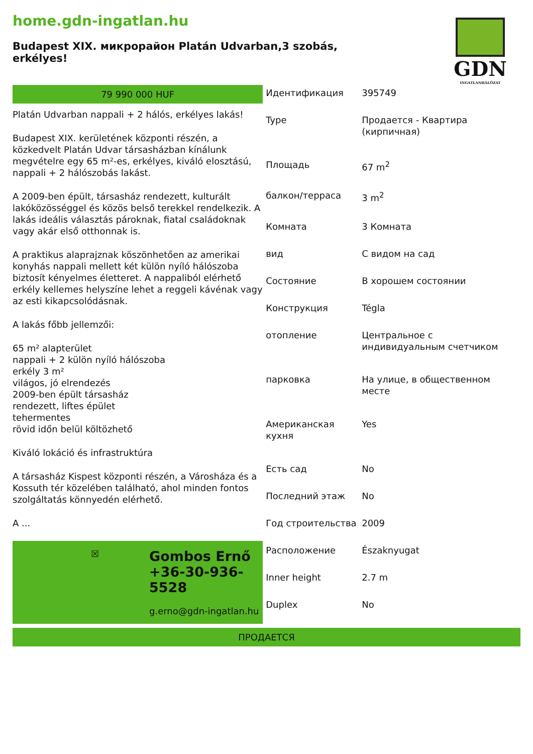home.gdn-ingatlan.hu
Budapest XIX. микрорайон Platán Udvarban,3 szobás, erkélyes!
GDN
INGATLANHÁLÓZAT
79 990 000 HUF
Platán Udvarban nappali + 2 hálós, erkélyes lakás!
Budapest XIX. kerületének központi részén, a közkedvelt Platán Udvar társasházban kínálunk megvételre egy 65 m²-es, erkélyes, kiváló elosztású, nappali + 2 hálószobás lakást.
A 2009-ben épült, társasház rendezett, kulturált lakóközösséggel és közös belső terekkel rendelkezik. A lakás ideális választás pároknak, fiatal családoknak vagy akár első otthonnak is.
A praktikus alaprajznak köszönhetően az amerikai konyhás nappali mellett két külön nyíló hálószoba biztosít kényelmes életteret. A nappaliból elérhető erkély kellemes helyszíne lehet a reggeli kávénak vagy az esti kikapcsolódásnak.
A lakás főbb jellemzői:
65 m² alapterület
nappali + 2 külön nyíló hálószoba
erkély 3 m²
világos, jó elrendezés
2009-ben épült társasház
rendezett, liftes épület
tehermentes
rövid időn belül költözhető
Kiváló lokáció és infrastruktúra
A társasház Kispest központi részén, a Városháza és a Kossuth tér közelében található, ahol minden fontos szolgáltatás könnyedén elérhető.
A ...
☒
Gombos Ernő
+36-30-936-5528
g.erno@gdn-ingatlan.hu
| Идентификация | 395749 |
| Type | Продается - Квартира (кирпичная) |
| Площадь | 67 m<sup>2</sup> |
| балкон/терраса | 3 m<sup>2</sup> |
| Комната | 3 Комната |
| вид | С видом на сад |
| Состояние | В хорошем состоянии |
| Конструкция | Tégla |
| отопление | Центральное с индивидуальным счетчиком |
| парковка | На улице, в общественном месте |
| Американская кухня | Yes |
| Есть сад | No |
| Последний этаж | No |
| Год строительства | 2009 |
| Расположение | Északnyugat |
| Inner height | 2.7 m |
| Duplex | No |
ПРОДАЕТСЯ